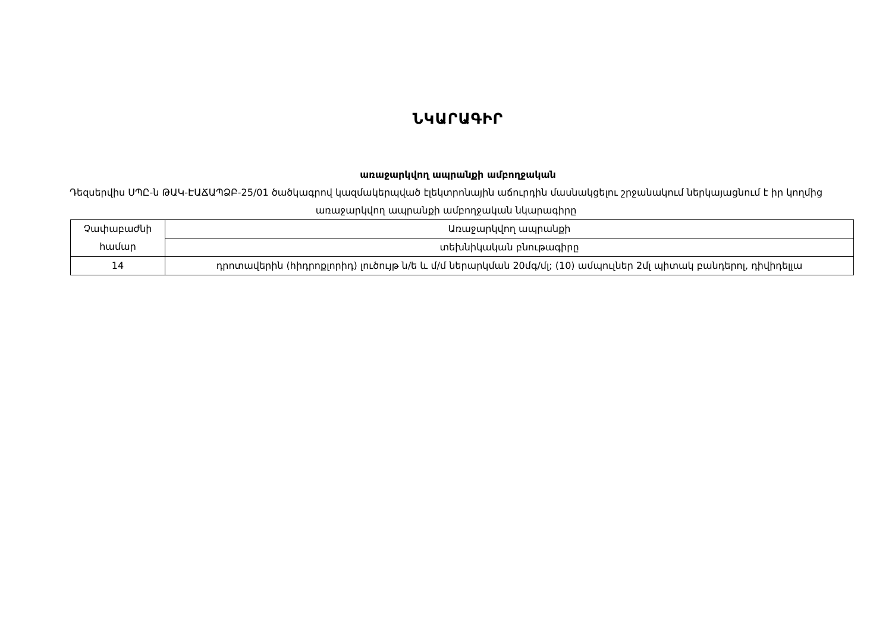ՆԿԱՐԱԳԻՐ
առաջարկվող ապրանքի ամբողջական
Դեզսերվիս ՍՊԸ-ն ԹԱԿ-ԷԱՃԱՊՁԲ-25/01 ծածկագրով կազմակերպված էլեկտրոնային աճուրդին մասնակցելու շրջանակում ներկայացնում է իր կողմից առաջարկվող ապրանքի ամբողջական նկարագիրը
| Չափաբաժնի համար | Առաջարկվող ապրանքի |
| | տեխնիկական բնութագիրը |
| 14 | դրոտավերին (հիդրոքլորիդ) լուծույթ ն/ե և մ/մ ներարկման 20մգ/մլ; (10) ամպուլներ 2մլ պիտակ բանդերոլ, դիվիդելլա |